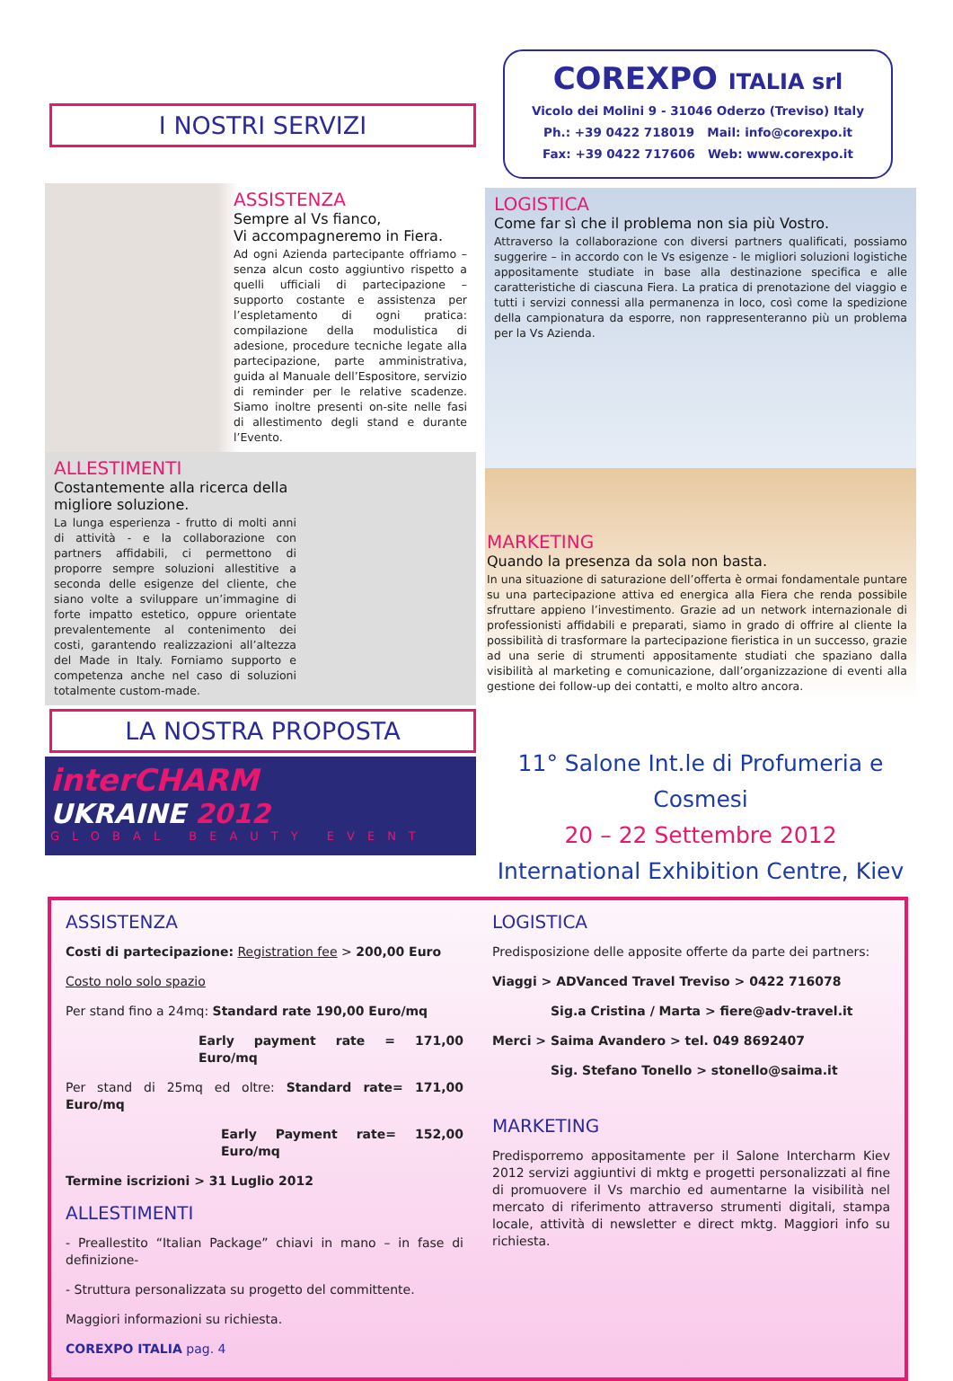I NOSTRI SERVIZI
ASSISTENZA
Sempre al Vs fianco,
Vi accompagneremo in Fiera.
Ad ogni Azienda partecipante offriamo – senza alcun costo aggiuntivo rispetto a quelli ufficiali di partecipazione – supporto costante e assistenza per l’espletamento di ogni pratica: compilazione della modulistica di adesione, procedure tecniche legate alla partecipazione, parte amministrativa, guida al Manuale dell’Espositore, servizio di reminder per le relative scadenze. Siamo inoltre presenti on-site nelle fasi di allestimento degli stand e durante l’Evento.
ALLESTIMENTI
Costantemente alla ricerca della migliore soluzione.
La lunga esperienza - frutto di molti anni di attività - e la collaborazione con partners affidabili, ci permettono di proporre sempre soluzioni allestitive a seconda delle esigenze del cliente, che siano volte a sviluppare un’immagine di forte impatto estetico, oppure orientate prevalentemente al contenimento dei costi, garantendo realizzazioni all’altezza del Made in Italy. Forniamo supporto e competenza anche nel caso di soluzioni totalmente custom-made.
LA NOSTRA PROPOSTA
interCHARM
UKRAINE 2012
GLOBAL BEAUTY EVENT
COREXPO ITALIA srl
Vicolo dei Molini 9 - 31046 Oderzo (Treviso) Italy
Ph.: +39 0422 718019 Mail: info@corexpo.it
Fax: +39 0422 717606 Web: www.corexpo.it
LOGISTICA
Come far sì che il problema non sia più Vostro.
Attraverso la collaborazione con diversi partners qualificati, possiamo suggerire – in accordo con le Vs esigenze - le migliori soluzioni logistiche appositamente studiate in base alla destinazione specifica e alle caratteristiche di ciascuna Fiera. La pratica di prenotazione del viaggio e tutti i servizi connessi alla permanenza in loco, così come la spedizione della campionatura da esporre, non rappresenteranno più un problema per la Vs Azienda.
MARKETING
Quando la presenza da sola non basta.
In una situazione di saturazione dell’offerta è ormai fondamentale puntare su una partecipazione attiva ed energica alla Fiera che renda possibile sfruttare appieno l’investimento. Grazie ad un network internazionale di professionisti affidabili e preparati, siamo in grado di offrire al cliente la possibilità di trasformare la partecipazione fieristica in un successo, grazie ad una serie di strumenti appositamente studiati che spaziano dalla visibilità al marketing e comunicazione, dall’organizzazione di eventi alla gestione dei follow-up dei contatti, e molto altro ancora.
11° Salone Int.le di Profumeria e Cosmesi
20 – 22 Settembre 2012
International Exhibition Centre, Kiev
ASSISTENZA
Costi di partecipazione: Registration fee > 200,00 Euro
Costo nolo solo spazio
Per stand fino a 24mq: Standard rate 190,00 Euro/mq
Early payment rate = 171,00 Euro/mq
Per stand di 25mq ed oltre: Standard rate= 171,00 Euro/mq
Early Payment rate= 152,00 Euro/mq
Termine iscrizioni > 31 Luglio 2012
ALLESTIMENTI
- Preallestito “Italian Package” chiavi in mano – in fase di definizione-
- Struttura personalizzata su progetto del committente.
Maggiori informazioni su richiesta.
COREXPO ITALIA pag. 4
LOGISTICA
Predisposizione delle apposite offerte da parte dei partners:
Viaggi > ADVanced Travel Treviso > 0422 716078
Sig.a Cristina / Marta > fiere@adv-travel.it
Merci > Saima Avandero > tel. 049 8692407
Sig. Stefano Tonello > stonello@saima.it
MARKETING
Predisporremo appositamente per il Salone Intercharm Kiev 2012 servizi aggiuntivi di mktg e progetti personalizzati al fine di promuovere il Vs marchio ed aumentarne la visibilità nel mercato di riferimento attraverso strumenti digitali, stampa locale, attività di newsletter e direct mktg. Maggiori info su richiesta.